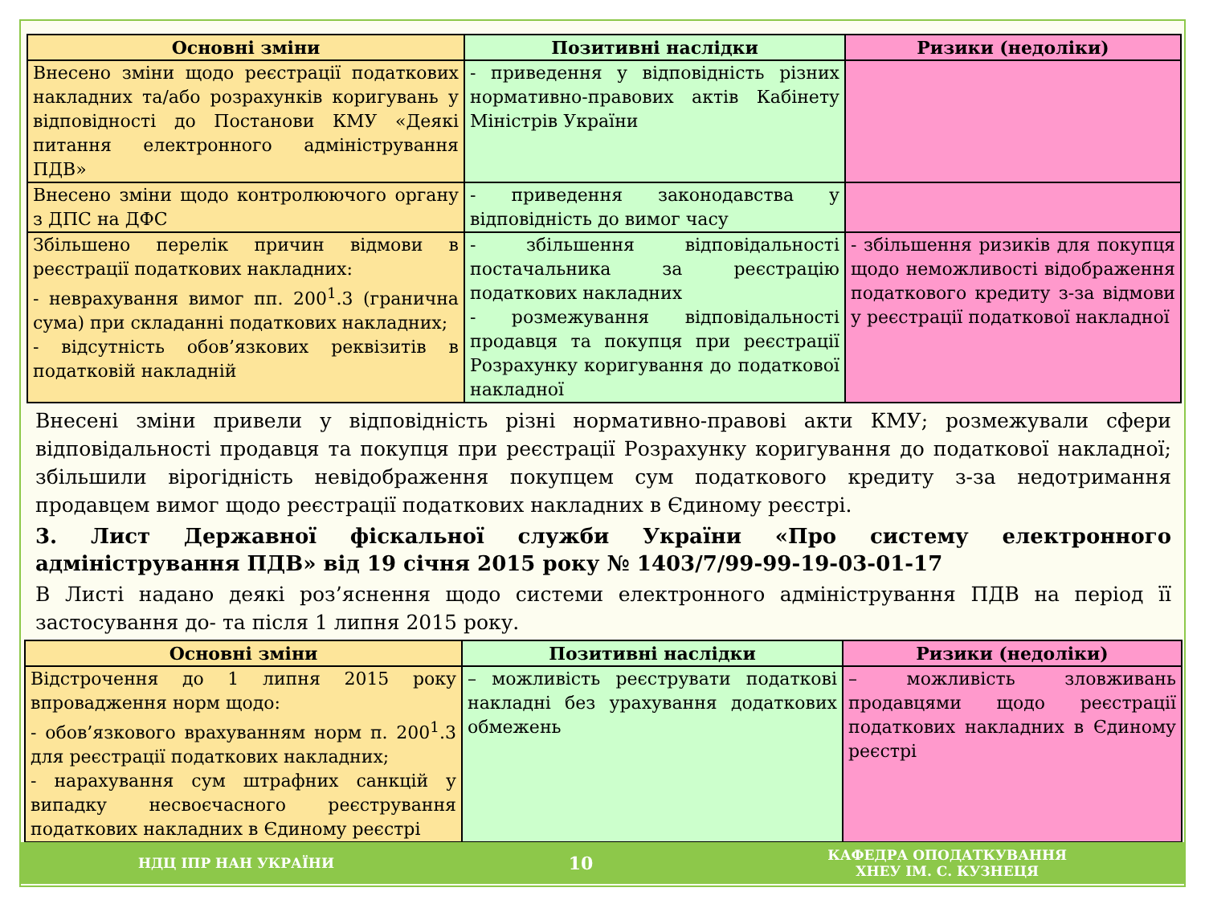| Основні зміни | Позитивні наслідки | Ризики (недоліки) |
| --- | --- | --- |
| Внесено зміни щодо реєстрації податкових накладних та/або розрахунків коригувань у відповідності до Постанови КМУ «Деякі питання електронного адміністрування ПДВ» | - приведення у відповідність різних нормативно-правових актів Кабінету Міністрів України | |
| Внесено зміни щодо контролюючого органу з ДПС на ДФС | - приведення законодавства у відповідність до вимог часу | |
| Збільшено перелік причин відмови в реєстрації податкових накладних: - неврахування вимог пп. 200<sup>1</sup>.3 (гранична сума) при складанні податкових накладних; - відсутність обов’язкових реквізитів в податковій накладній | - збільшення відповідальності постачальника за реєстрацію податкових накладних - розмежування відповідальності продавця та покупця при реєстрації Розрахунку коригування до податкової накладної | - збільшення ризиків для покупця щодо неможливості відображення податкового кредиту з-за відмови у реєстрації податкової накладної |
Внесені зміни привели у відповідність різні нормативно-правові акти КМУ; розмежували сфери відповідальності продавця та покупця при реєстрації Розрахунку коригування до податкової накладної; збільшили вірогідність невідображення покупцем сум податкового кредиту з-за недотримання продавцем вимог щодо реєстрації податкових накладних в Єдиному реєстрі.
3. Лист Державної фіскальної служби України «Про систему електронного адміністрування ПДВ» від 19 січня 2015 року № 1403/7/99-99-19-03-01-17
В Листі надано деякі роз’яснення щодо системи електронного адміністрування ПДВ на період її застосування до- та після 1 липня 2015 року.
| Основні зміни | Позитивні наслідки | Ризики (недоліки) |
| --- | --- | --- |
| Відстрочення до 1 липня 2015 року впровадження норм щодо: - обов’язкового врахуванням норм п. 200<sup>1</sup>.3 для реєстрації податкових накладних; - нарахування сум штрафних санкцій у випадку несвоєчасного реєстрування податкових накладних в Єдиному реєстрі | – можливість реєструвати податкові накладні без урахування додаткових обмежень | – можливість зловживань продавцями щодо реєстрації податкових накладних в Єдиному реєстрі |
НДЦ ІПР НАН УКРАЇНИ 10 КАФЕДРА ОПОДАТКУВАННЯ
ХНЕУ ІМ. С. КУЗНЕЦЯ